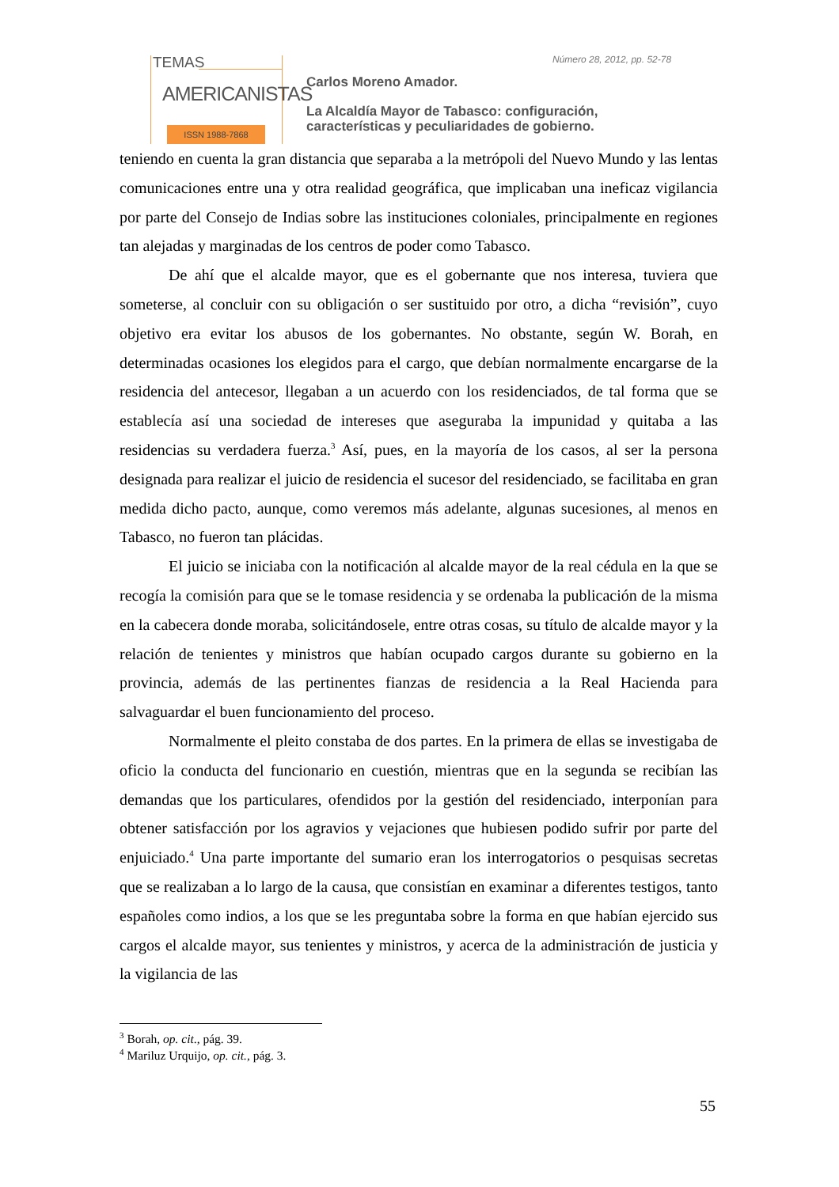TEMAS
AMERICANISTAS
ISSN 1988-7868
Número 28, 2012, pp. 52-78
Carlos Moreno Amador.
La Alcaldía Mayor de Tabasco: configuración,
características y peculiaridades de gobierno.
teniendo en cuenta la gran distancia que separaba a la metrópoli del Nuevo Mundo y las lentas comunicaciones entre una y otra realidad geográfica, que implicaban una ineficaz vigilancia por parte del Consejo de Indias sobre las instituciones coloniales, principalmente en regiones tan alejadas y marginadas de los centros de poder como Tabasco.
De ahí que el alcalde mayor, que es el gobernante que nos interesa, tuviera que someterse, al concluir con su obligación o ser sustituido por otro, a dicha “revisión”, cuyo objetivo era evitar los abusos de los gobernantes. No obstante, según W. Borah, en determinadas ocasiones los elegidos para el cargo, que debían normalmente encargarse de la residencia del antecesor, llegaban a un acuerdo con los residenciados, de tal forma que se establecía así una sociedad de intereses que aseguraba la impunidad y quitaba a las residencias su verdadera fuerza.<sup>3</sup> Así, pues, en la mayoría de los casos, al ser la persona designada para realizar el juicio de residencia el sucesor del residenciado, se facilitaba en gran medida dicho pacto, aunque, como veremos más adelante, algunas sucesiones, al menos en Tabasco, no fueron tan plácidas.
El juicio se iniciaba con la notificación al alcalde mayor de la real cédula en la que se recogía la comisión para que se le tomase residencia y se ordenaba la publicación de la misma en la cabecera donde moraba, solicitándosele, entre otras cosas, su título de alcalde mayor y la relación de tenientes y ministros que habían ocupado cargos durante su gobierno en la provincia, además de las pertinentes fianzas de residencia a la Real Hacienda para salvaguardar el buen funcionamiento del proceso.
Normalmente el pleito constaba de dos partes. En la primera de ellas se investigaba de oficio la conducta del funcionario en cuestión, mientras que en la segunda se recibían las demandas que los particulares, ofendidos por la gestión del residenciado, interponían para obtener satisfacción por los agravios y vejaciones que hubiesen podido sufrir por parte del enjuiciado.<sup>4</sup> Una parte importante del sumario eran los interrogatorios o pesquisas secretas que se realizaban a lo largo de la causa, que consistían en examinar a diferentes testigos, tanto españoles como indios, a los que se les preguntaba sobre la forma en que habían ejercido sus cargos el alcalde mayor, sus tenientes y ministros, y acerca de la administración de justicia y la vigilancia de las
<sup>3</sup> Borah, op. cit., pág. 39.
<sup>4</sup> Mariluz Urquijo, op. cit., pág. 3.
55